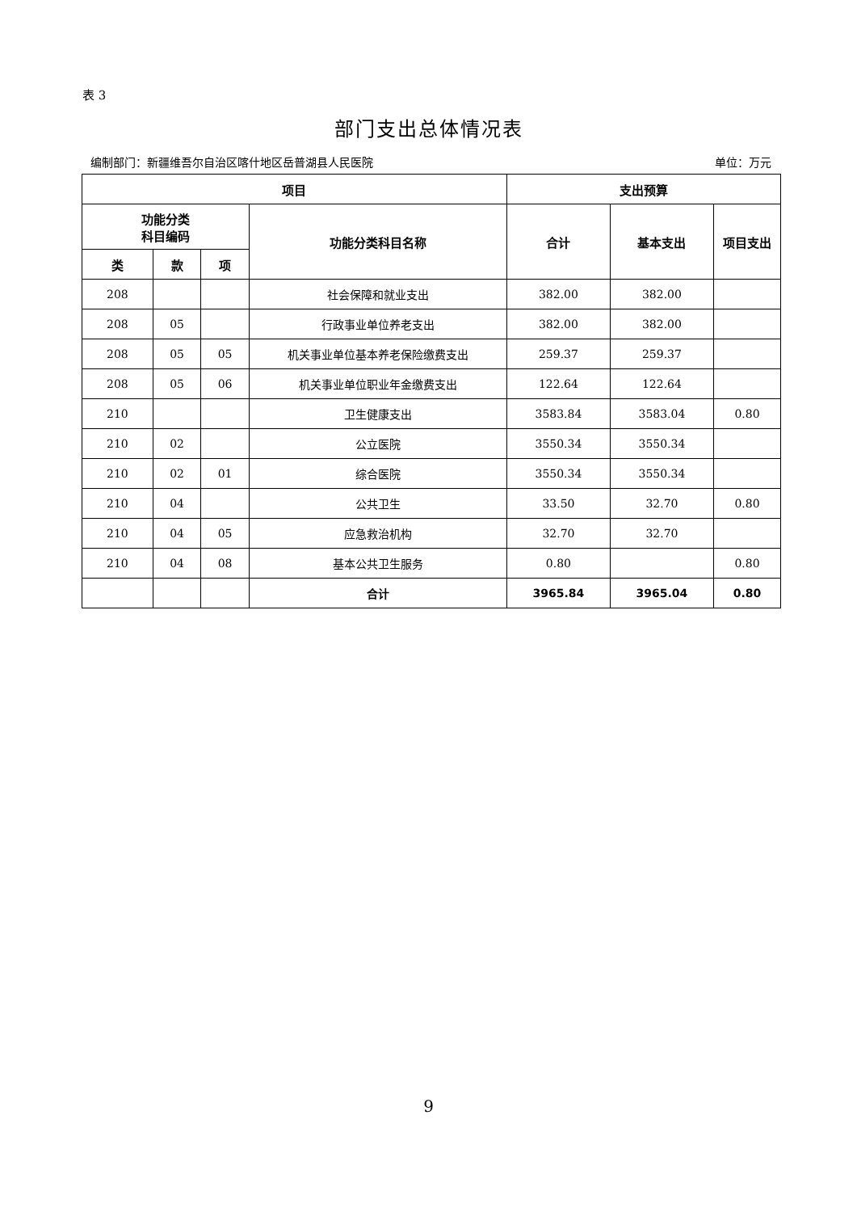表 3
部门支出总体情况表
编制部门：新疆维吾尔自治区喀什地区岳普湖县人民医院 单位：万元
| 项目 | | | | 支出预算 | | |
| --- | --- | --- | --- | --- | --- | --- |
| 功能分类 科目编码 | | | 功能分类科目名称 | 合计 | 基本支出 | 项目支出 |
| 类 | 款 | 项 | | | | |
| 208 | | | 社会保障和就业支出 | 382.00 | 382.00 | |
| 208 | 05 | | 行政事业单位养老支出 | 382.00 | 382.00 | |
| 208 | 05 | 05 | 机关事业单位基本养老保险缴费支出 | 259.37 | 259.37 | |
| 208 | 05 | 06 | 机关事业单位职业年金缴费支出 | 122.64 | 122.64 | |
| 210 | | | 卫生健康支出 | 3583.84 | 3583.04 | 0.80 |
| 210 | 02 | | 公立医院 | 3550.34 | 3550.34 | |
| 210 | 02 | 01 | 综合医院 | 3550.34 | 3550.34 | |
| 210 | 04 | | 公共卫生 | 33.50 | 32.70 | 0.80 |
| 210 | 04 | 05 | 应急救治机构 | 32.70 | 32.70 | |
| 210 | 04 | 08 | 基本公共卫生服务 | 0.80 | | 0.80 |
| | | | 合计 | 3965.84 | 3965.04 | 0.80 |
9